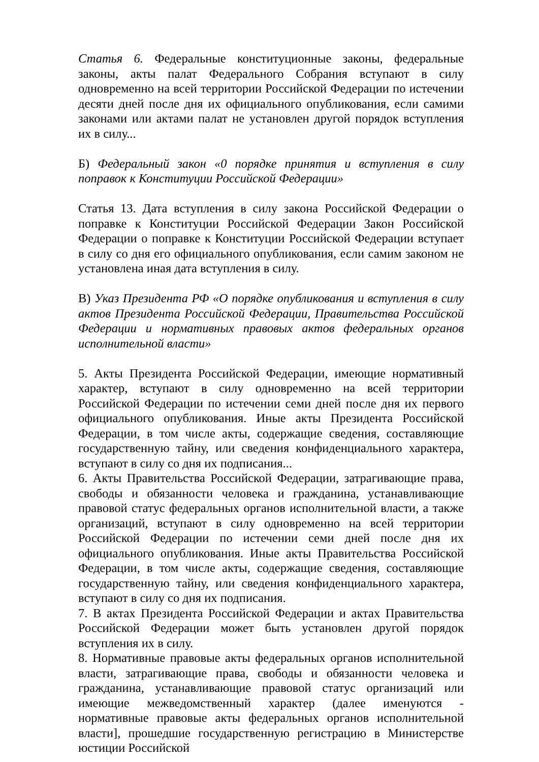Статья 6. Федеральные конституционные законы, федеральные законы, акты палат Федерального Собрания вступают в силу одновременно на всей территории Российской Федерации по истечении десяти дней после дня их официального опубликования, если самими законами или актами палат не установлен другой порядок вступления их в силу...
Б) Федеральный закон «0 порядке принятия и вступления в силу поправок к Конституции Российской Федерации»
Статья 13. Дата вступления в силу закона Российской Федерации о поправке к Конституции Российской Федерации Закон Российской Федерации о поправке к Конституции Российской Федерации вступает в силу со дня его официального опубликования, если самим законом не установлена иная дата вступления в силу.
В) Указ Президента РФ «О порядке опубликования и вступления в силу актов Президента Российской Федерации, Правительства Российской Федерации и нормативных правовых актов федеральных органов исполнительной власти»
5. Акты Президента Российской Федерации, имеющие нормативный характер, вступают в силу одновременно на всей территории Российской Федерации по истечении семи дней после дня их первого официального опубликования. Иные акты Президента Российской Федерации, в том числе акты, содержащие сведения, составляющие государственную тайну, или сведения конфиденциального характера, вступают в силу со дня их подписания...
6. Акты Правительства Российской Федерации, затрагивающие права, свободы и обязанности человека и гражданина, устанавливающие правовой статус федеральных органов исполнительной власти, а также организаций, вступают в силу одновременно на всей территории Российской Федерации по истечении семи дней после дня их официального опубликования. Иные акты Правительства Российской Федерации, в том числе акты, содержащие сведения, составляющие государственную тайну, или сведения конфиденциального характера, вступают в силу со дня их подписания.
7. В актах Президента Российской Федерации и актах Правительства Российской Федерации может быть установлен другой порядок вступления их в силу.
8. Нормативные правовые акты федеральных органов исполнительной власти, затрагивающие права, свободы и обязанности человека и гражданина, устанавливающие правовой статус организаций или имеющие межведомственный характер (далее именуются - нормативные правовые акты федеральных органов исполнительной власти], прошедшие государственную регистрацию в Министерстве юстиции Российской